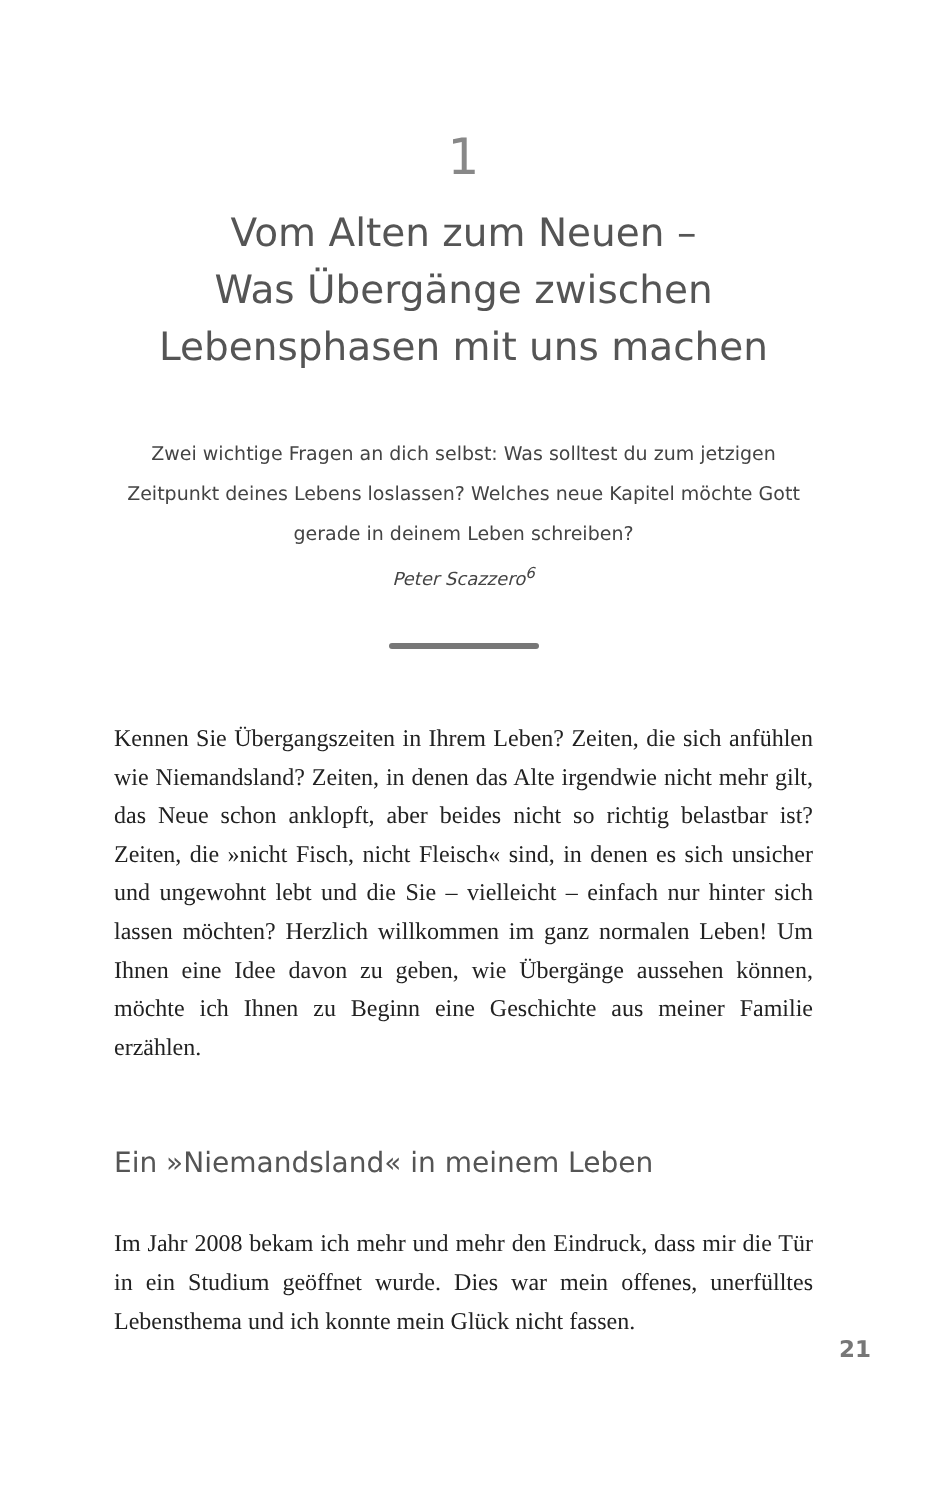1
Vom Alten zum Neuen –
Was Übergänge zwischen
Lebensphasen mit uns machen
Zwei wichtige Fragen an dich selbst: Was solltest du zum jetzigen Zeitpunkt deines Lebens loslassen? Welches neue Kapitel möchte Gott gerade in deinem Leben schreiben?
Peter Scazzero<sup>6</sup>
Kennen Sie Übergangszeiten in Ihrem Leben? Zeiten, die sich anfühlen wie Niemandsland? Zeiten, in denen das Alte irgendwie nicht mehr gilt, das Neue schon anklopft, aber beides nicht so richtig belastbar ist? Zeiten, die »nicht Fisch, nicht Fleisch« sind, in denen es sich unsicher und ungewohnt lebt und die Sie – vielleicht – einfach nur hinter sich lassen möchten? Herzlich willkommen im ganz normalen Leben! Um Ihnen eine Idee davon zu geben, wie Übergänge aussehen können, möchte ich Ihnen zu Beginn eine Geschichte aus meiner Familie erzählen.
Ein »Niemandsland« in meinem Leben
Im Jahr 2008 bekam ich mehr und mehr den Eindruck, dass mir die Tür in ein Studium geöffnet wurde. Dies war mein offenes, unerfülltes Lebensthema und ich konnte mein Glück nicht fassen.
21